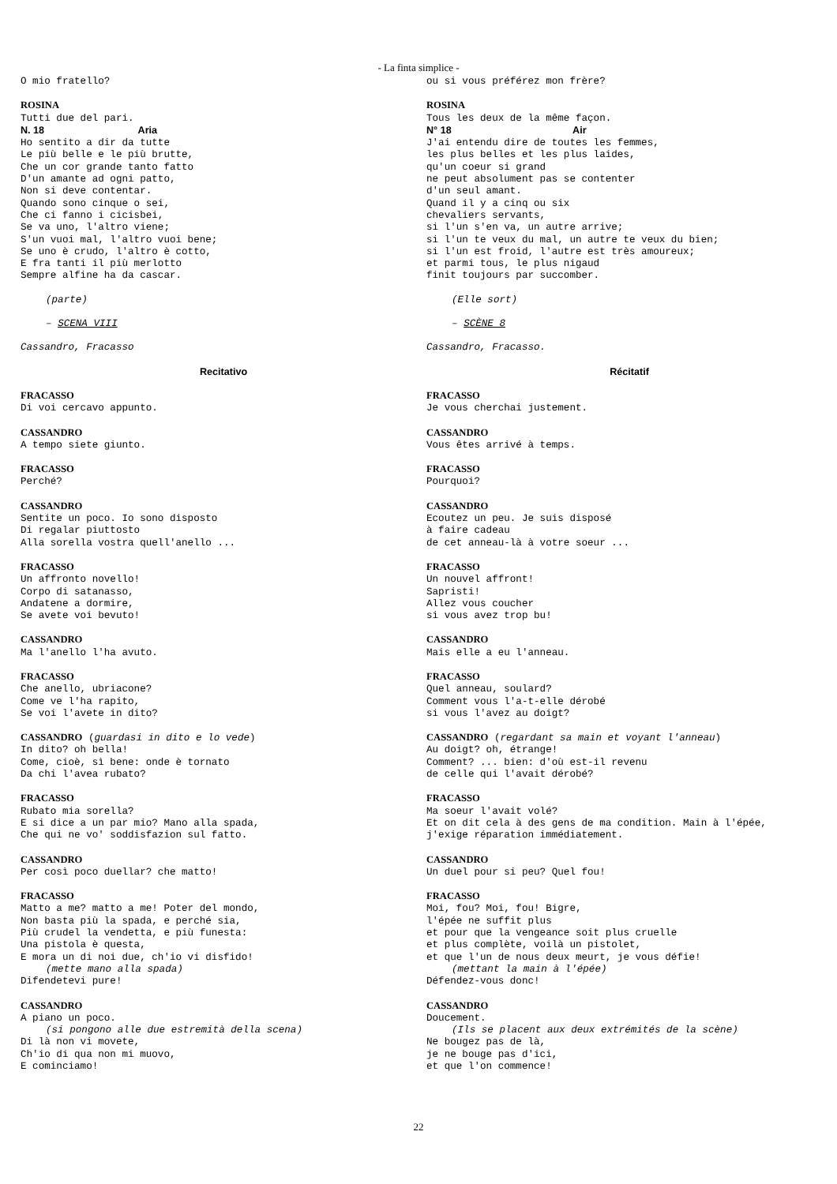- La finta simplice -
O mio fratello?
ROSINA
Tutti due del pari.
N. 18 Aria
Ho sentito a dir da tutte
Le più belle e le più brutte,
Che un cor grande tanto fatto
D'un amante ad ogni patto,
Non si deve contentar.
Quando sono cinque o sei,
Che ci fanno i cicisbei,
Se va uno, l'altro viene;
S'un vuoi mal, l'altro vuoi bene;
Se uno è crudo, l'altro è cotto,
E fra tanti il più merlotto
Sempre alfine ha da cascar.
(parte)
– SCENA VIII
Cassandro, Fracasso
Recitativo
FRACASSO
Di voi cercavo appunto.
CASSANDRO
A tempo siete giunto.
FRACASSO
Perché?
CASSANDRO
Sentite un poco. Io sono disposto
Di regalar piuttosto
Alla sorella vostra quell'anello ...
FRACASSO
Un affronto novello!
Corpo di satanasso,
Andatene a dormire,
Se avete voi bevuto!
CASSANDRO
Ma l'anello l'ha avuto.
FRACASSO
Che anello, ubriacone?
Come ve l'ha rapito,
Se voi l'avete in dito?
CASSANDRO (guardasi in dito e lo vede)
In dito? oh bella!
Come, cioè, sì bene: onde è tornato
Da chi l'avea rubato?
FRACASSO
Rubato mia sorella?
E si dice a un par mio? Mano alla spada,
Che qui ne vo' soddisfazion sul fatto.
CASSANDRO
Per così poco duellar? che matto!
FRACASSO
Matto a me? matto a me! Poter del mondo,
Non basta più la spada, e perché sia,
Più crudel la vendetta, e più funesta:
Una pistola è questa,
E mora un di noi due, ch'io vi disfido!
(mette mano alla spada)
Difendetevi pure!
CASSANDRO
A piano un poco.
(si pongono alle due estremità della scena)
Di là non vi movete,
Ch'io di qua non mi muovo,
E cominciamo!
ou si vous préférez mon frère?
ROSINA
Tous les deux de la même façon.
N° 18 Air
J'ai entendu dire de toutes les femmes,
les plus belles et les plus laides,
qu'un coeur si grand
ne peut absolument pas se contenter
d'un seul amant.
Quand il y a cinq ou six
chevaliers servants,
si l'un s'en va, un autre arrive;
si l'un te veux du mal, un autre te veux du bien;
si l'un est froid, l'autre est très amoureux;
et parmi tous, le plus nigaud
finit toujours par succomber.
(Elle sort)
– SCÈNE 8
Cassandro, Fracasso.
Récitatif
FRACASSO
Je vous cherchai justement.
CASSANDRO
Vous êtes arrivé à temps.
FRACASSO
Pourquoi?
CASSANDRO
Ecoutez un peu. Je suis disposé
à faire cadeau
de cet anneau-là à votre soeur ...
FRACASSO
Un nouvel affront!
Sapristi!
Allez vous coucher
si vous avez trop bu!
CASSANDRO
Mais elle a eu l'anneau.
FRACASSO
Quel anneau, soulard?
Comment vous l'a-t-elle dérobé
si vous l'avez au doigt?
CASSANDRO (regardant sa main et voyant l'anneau)
Au doigt? oh, étrange!
Comment? ... bien: d'où est-il revenu
de celle qui l'avait dérobé?
FRACASSO
Ma soeur l'avait volé?
Et on dit cela à des gens de ma condition. Main à l'épée,
j'exige réparation immédiatement.
CASSANDRO
Un duel pour si peu? Quel fou!
FRACASSO
Moi, fou? Moi, fou! Bigre,
l'épée ne suffit plus
et pour que la vengeance soit plus cruelle
et plus complète, voilà un pistolet,
et que l'un de nous deux meurt, je vous défie!
(mettant la main à l'épée)
Défendez-vous donc!
CASSANDRO
Doucement.
(Ils se placent aux deux extrémités de la scène)
Ne bougez pas de là,
je ne bouge pas d'ici,
et que l'on commence!
22